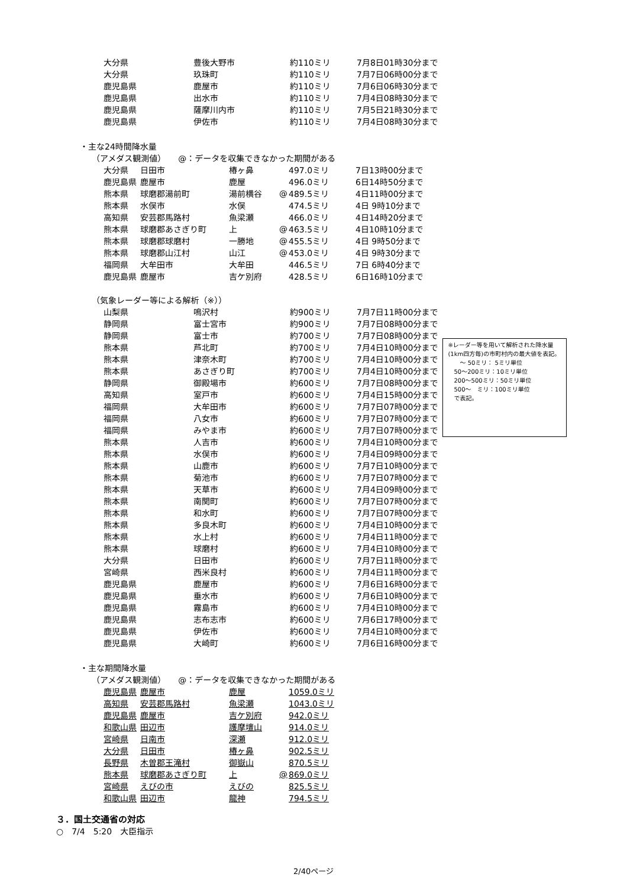| 大分県 | 豊後大野市 | 約110ミリ | 7月8日01時30分まで |
| 大分県 | 玖珠町 | 約110ミリ | 7月7日06時00分まで |
| 鹿児島県 | 鹿屋市 | 約110ミリ | 7月6日06時30分まで |
| 鹿児島県 | 出水市 | 約110ミリ | 7月4日08時30分まで |
| 鹿児島県 | 薩摩川内市 | 約110ミリ | 7月5日21時30分まで |
| 鹿児島県 | 伊佐市 | 約110ミリ | 7月4日08時30分まで |
・主な24時間降水量
（アメダス観測値）　　@：データを収集できなかった期間がある
| 大分県 | 日田市 | 椿ヶ鼻 | | 497.0ミリ | 7日13時00分まで |
| 鹿児島県 | 鹿屋市 | 鹿屋 | | 496.0ミリ | 6日14時50分まで |
| 熊本県 | 球磨郡湯前町 | 湯前横谷 | @ | 489.5ミリ | 4日11時00分まで |
| 熊本県 | 水俣市 | 水俣 | | 474.5ミリ | 4日 9時10分まで |
| 高知県 | 安芸郡馬路村 | 魚梁瀬 | | 466.0ミリ | 4日14時20分まで |
| 熊本県 | 球磨郡あさぎり町 | 上 | @ | 463.5ミリ | 4日10時10分まで |
| 熊本県 | 球磨郡球磨村 | 一勝地 | @ | 455.5ミリ | 4日 9時50分まで |
| 熊本県 | 球磨郡山江村 | 山江 | @ | 453.0ミリ | 4日 9時30分まで |
| 福岡県 | 大牟田市 | 大牟田 | | 446.5ミリ | 7日 6時40分まで |
| 鹿児島県 | 鹿屋市 | 吉ケ別府 | | 428.5ミリ | 6日16時10分まで |
（気象レーダー等による解析（※））
| 山梨県 | 鳴沢村 | 約900ミリ | 7月7日11時00分まで |
| 静岡県 | 富士宮市 | 約900ミリ | 7月7日08時00分まで |
| 静岡県 | 富士市 | 約700ミリ | 7月7日08時00分まで |
| 熊本県 | 芦北町 | 約700ミリ | 7月4日10時00分まで |
| 熊本県 | 津奈木町 | 約700ミリ | 7月4日10時00分まで |
| 熊本県 | あさぎり町 | 約700ミリ | 7月4日10時00分まで |
| 静岡県 | 御殿場市 | 約600ミリ | 7月7日08時00分まで |
| 高知県 | 室戸市 | 約600ミリ | 7月4日15時00分まで |
| 福岡県 | 大牟田市 | 約600ミリ | 7月7日07時00分まで |
| 福岡県 | 八女市 | 約600ミリ | 7月7日07時00分まで |
| 福岡県 | みやま市 | 約600ミリ | 7月7日07時00分まで |
| 熊本県 | 人吉市 | 約600ミリ | 7月4日10時00分まで |
| 熊本県 | 水俣市 | 約600ミリ | 7月4日09時00分まで |
| 熊本県 | 山鹿市 | 約600ミリ | 7月7日10時00分まで |
| 熊本県 | 菊池市 | 約600ミリ | 7月7日07時00分まで |
| 熊本県 | 天草市 | 約600ミリ | 7月4日09時00分まで |
| 熊本県 | 南関町 | 約600ミリ | 7月7日07時00分まで |
| 熊本県 | 和水町 | 約600ミリ | 7月7日07時00分まで |
| 熊本県 | 多良木町 | 約600ミリ | 7月4日10時00分まで |
| 熊本県 | 水上村 | 約600ミリ | 7月4日11時00分まで |
| 熊本県 | 球磨村 | 約600ミリ | 7月4日10時00分まで |
| 大分県 | 日田市 | 約600ミリ | 7月7日11時00分まで |
| 宮崎県 | 西米良村 | 約600ミリ | 7月4日11時00分まで |
| 鹿児島県 | 鹿屋市 | 約600ミリ | 7月6日16時00分まで |
| 鹿児島県 | 垂水市 | 約600ミリ | 7月6日10時00分まで |
| 鹿児島県 | 霧島市 | 約600ミリ | 7月4日10時00分まで |
| 鹿児島県 | 志布志市 | 約600ミリ | 7月6日17時00分まで |
| 鹿児島県 | 伊佐市 | 約600ミリ | 7月4日10時00分まで |
| 鹿児島県 | 大崎町 | 約600ミリ | 7月6日16時00分まで |
※レーダー等を用いて解析された降水量(1km四方毎)の市町村内の最大値を表記。
　　～ 50ミリ： 5ミリ単位
　50～200ミリ：10ミリ単位
　200～500ミリ：50ミリ単位
　500～　ミリ：100ミリ単位
　で表記。
・主な期間降水量
（アメダス観測値）　　@：データを収集できなかった期間がある
| 鹿児島県 | 鹿屋市 | 鹿屋 | | 1059.0ミリ |
| 高知県 | 安芸郡馬路村 | 魚梁瀬 | | 1043.0ミリ |
| 鹿児島県 | 鹿屋市 | 吉ケ別府 | | 942.0ミリ |
| 和歌山県 | 田辺市 | 護摩壇山 | | 914.0ミリ |
| 宮崎県 | 日南市 | 深瀬 | | 912.0ミリ |
| 大分県 | 日田市 | 椿ヶ鼻 | | 902.5ミリ |
| 長野県 | 木曽郡王滝村 | 御嶽山 | | 870.5ミリ |
| 熊本県 | 球磨郡あさぎり町 | 上 | @ | 869.0ミリ |
| 宮崎県 | えびの市 | えびの | | 825.5ミリ |
| 和歌山県 | 田辺市 | 龍神 | | 794.5ミリ |
３．国土交通省の対応
○　7/4　5:20　大臣指示
2/40ページ